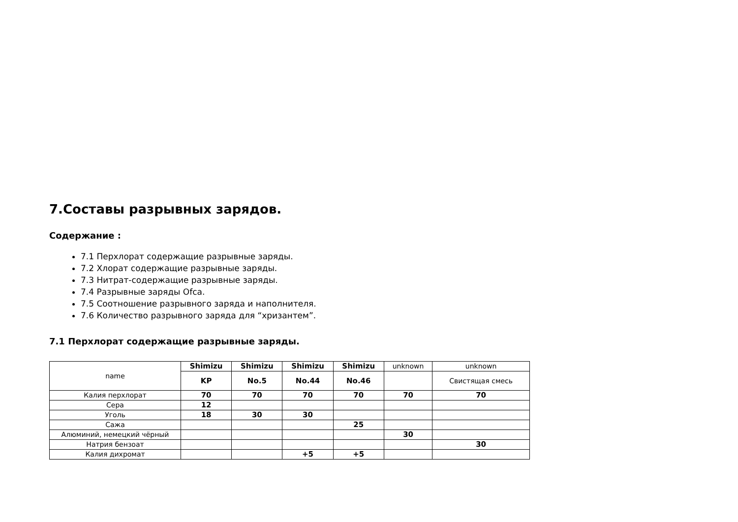7.Составы разрывных зарядов.
Содержание :
7.1 Перхлорат содержащие разрывные заряды.
7.2 Хлорат содержащие разрывные заряды.
7.3 Нитрат-содержащие разрывные заряды.
7.4 Разрывные заряды Ofca.
7.5 Соотношение разрывного заряда и наполнителя.
7.6 Количество разрывного заряда для “хризантем”.
7.1 Перхлорат содержащие разрывные заряды.
| name | Shimizu | Shimizu | Shimizu | Shimizu | unknown | unknown |
| --- | --- | --- | --- | --- | --- | --- |
| | KP | No.5 | No.44 | No.46 | | Свистящая смесь |
| Калия перхлорат | 70 | 70 | 70 | 70 | 70 | 70 |
| Сера | 12 | | | | | |
| Уголь | 18 | 30 | 30 | | | |
| Сажа | | | | 25 | | |
| Алюминий, немецкий чёрный | | | | | 30 | |
| Натрия бензоат | | | | | | 30 |
| Калия дихромат | | | +5 | +5 | | |